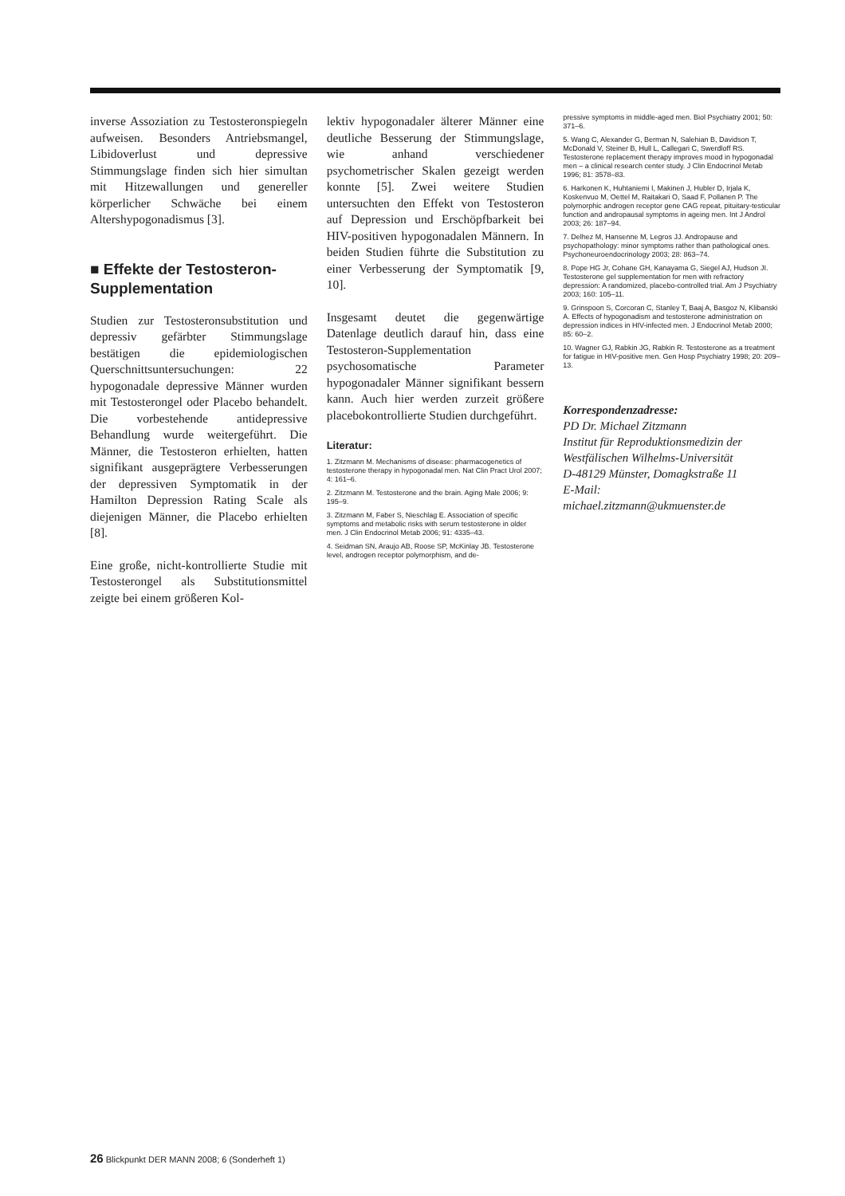inverse Assoziation zu Testosteronspiegeln aufweisen. Besonders Antriebsmangel, Libidoverlust und depressive Stimmungslage finden sich hier simultan mit Hitzewallungen und genereller körperlicher Schwäche bei einem Altershypogonadismus [3].
■ Effekte der Testosteron-Supplementation
Studien zur Testosteronsubstitution und depressiv gefärbter Stimmungslage bestätigen die epidemiologischen Querschnittsuntersuchungen: 22 hypogonadale depressive Männer wurden mit Testosterongel oder Placebo behandelt. Die vorbestehende antidepressive Behandlung wurde weitergeführt. Die Männer, die Testosteron erhielten, hatten signifikant ausgeprägtere Verbesserungen der depressiven Symptomatik in der Hamilton Depression Rating Scale als diejenigen Männer, die Placebo erhielten [8].
Eine große, nicht-kontrollierte Studie mit Testosterongel als Substitutionsmittel zeigte bei einem größeren Kol-
lektiv hypogonadaler älterer Männer eine deutliche Besserung der Stimmungslage, wie anhand verschiedener psychometrischer Skalen gezeigt werden konnte [5]. Zwei weitere Studien untersuchten den Effekt von Testosteron auf Depression und Erschöpfbarkeit bei HIV-positiven hypogonadalen Männern. In beiden Studien führte die Substitution zu einer Verbesserung der Symptomatik [9, 10].
Insgesamt deutet die gegenwärtige Datenlage deutlich darauf hin, dass eine Testosteron-Supplementation psychosomatische Parameter hypogonadaler Männer signifikant bessern kann. Auch hier werden zurzeit größere placebokontrollierte Studien durchgeführt.
Literatur:
1. Zitzmann M. Mechanisms of disease: pharmacogenetics of testosterone therapy in hypogonadal men. Nat Clin Pract Urol 2007; 4: 161–6.
2. Zitzmann M. Testosterone and the brain. Aging Male 2006; 9: 195–9.
3. Zitzmann M, Faber S, Nieschlag E. Association of specific symptoms and metabolic risks with serum testosterone in older men. J Clin Endocrinol Metab 2006; 91: 4335–43.
4. Seidman SN, Araujo AB, Roose SP, McKinlay JB. Testosterone level, androgen receptor polymorphism, and de-
pressive symptoms in middle-aged men. Biol Psychiatry 2001; 50: 371–6.
5. Wang C, Alexander G, Berman N, Salehian B, Davidson T, McDonald V, Steiner B, Hull L, Callegari C, Swerdloff RS. Testosterone replacement therapy improves mood in hypogonadal men – a clinical research center study. J Clin Endocrinol Metab 1996; 81: 3578–83.
6. Harkonen K, Huhtaniemi I, Makinen J, Hubler D, Irjala K, Koskenvuo M, Oettel M, Raitakari O, Saad F, Pollanen P. The polymorphic androgen receptor gene CAG repeat, pituitary-testicular function and andropausal symptoms in ageing men. Int J Androl 2003; 26: 187–94.
7. Delhez M, Hansenne M, Legros JJ. Andropause and psychopathology: minor symptoms rather than pathological ones. Psychoneuroendocrinology 2003; 28: 863–74.
8. Pope HG Jr, Cohane GH, Kanayama G, Siegel AJ, Hudson JI. Testosterone gel supplementation for men with refractory depression: A randomized, placebo-controlled trial. Am J Psychiatry 2003; 160: 105–11.
9. Grinspoon S, Corcoran C, Stanley T, Baaj A, Basgoz N, Klibanski A. Effects of hypogonadism and testosterone administration on depression indices in HIV-infected men. J Endocrinol Metab 2000; 85: 60–2.
10. Wagner GJ, Rabkin JG, Rabkin R. Testosterone as a treatment for fatigue in HIV-positive men. Gen Hosp Psychiatry 1998; 20: 209–13.
Korrespondenzadresse:
PD Dr. Michael Zitzmann
Institut für Reproduktionsmedizin der Westfälischen Wilhelms-Universität
D-48129 Münster, Domagkstraße 11
E-Mail:
michael.zitzmann@ukmuenster.de
26 Blickpunkt DER MANN 2008; 6 (Sonderheft 1)